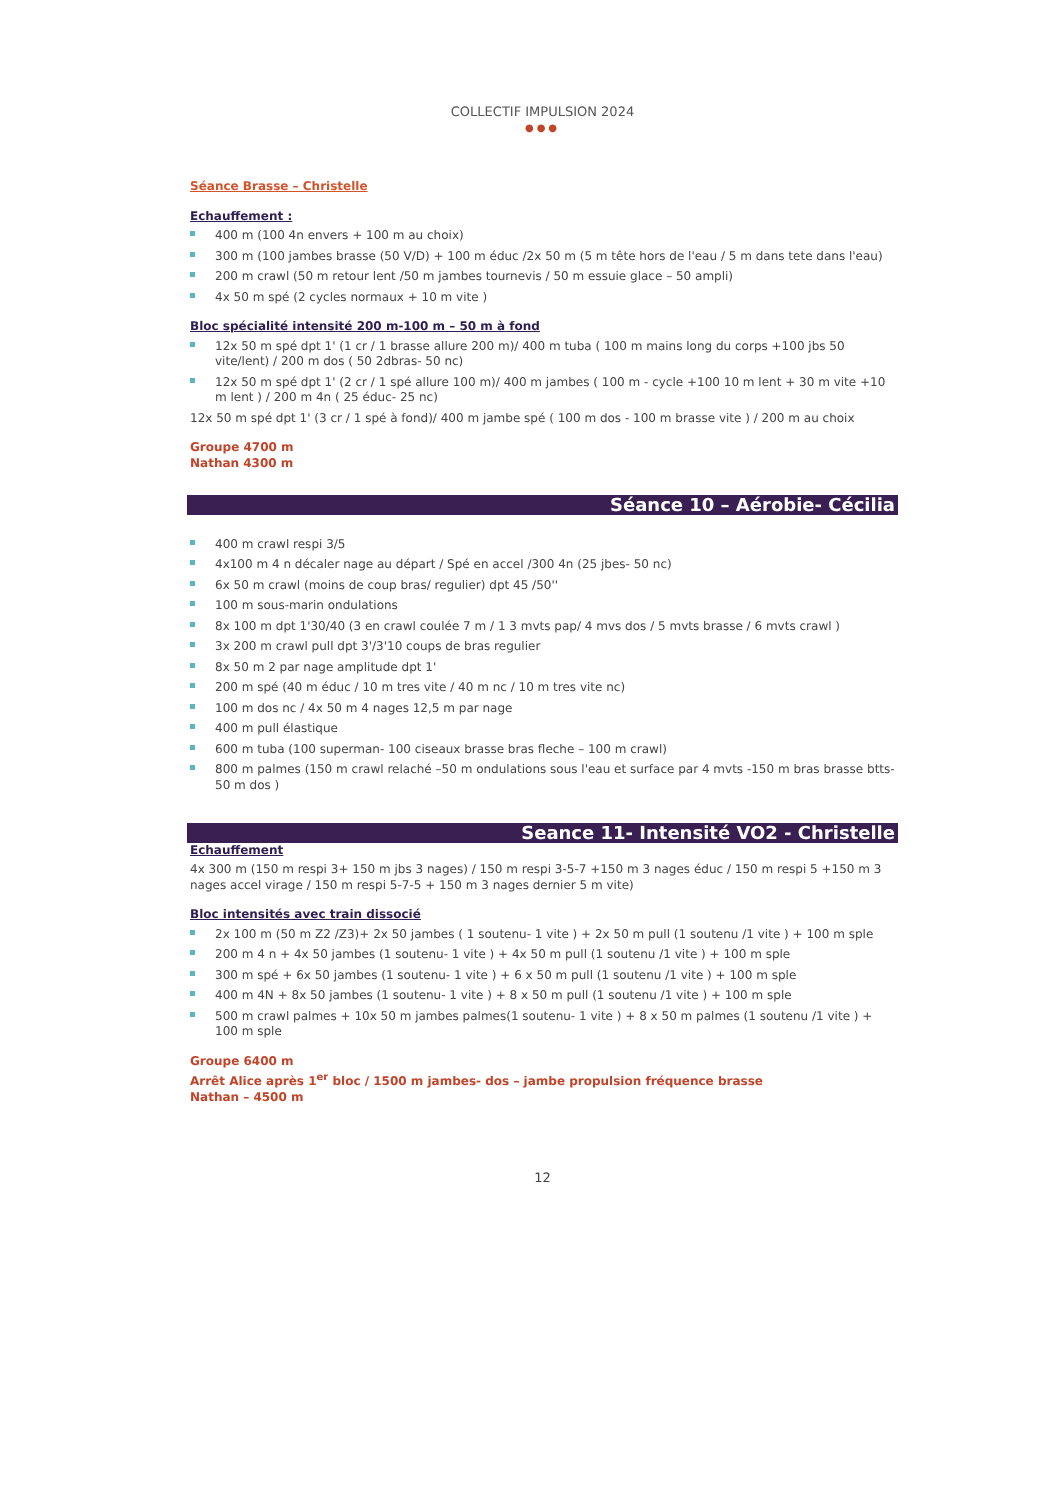COLLECTIF IMPULSION 2024
●●●
Séance Brasse – Christelle
Echauffement :
400 m (100 4n envers + 100 m au choix)
300 m (100 jambes brasse (50 V/D) + 100 m éduc /2x 50 m (5 m tête hors de l'eau / 5 m dans tete dans l'eau)
200 m crawl (50 m retour lent /50 m jambes tournevis / 50 m essuie glace – 50 ampli)
4x 50 m spé (2 cycles normaux + 10 m vite )
Bloc spécialité intensité 200 m-100 m – 50 m à fond
12x 50 m spé dpt 1' (1 cr / 1 brasse allure 200 m)/ 400 m tuba ( 100 m mains long du corps +100 jbs 50 vite/lent) / 200 m dos ( 50 2dbras- 50 nc)
12x 50 m spé dpt 1' (2 cr / 1 spé allure 100 m)/ 400 m jambes ( 100 m - cycle +100 10 m lent + 30 m vite +10 m lent ) / 200 m 4n ( 25 éduc- 25 nc)
12x 50 m spé dpt 1' (3 cr / 1 spé à fond)/ 400 m jambe spé ( 100 m dos - 100 m brasse vite ) / 200 m au choix
Groupe 4700 m
Nathan 4300 m
Séance 10 – Aérobie- Cécilia
400 m crawl respi 3/5
4x100 m 4 n décaler nage au départ / Spé en accel /300 4n (25 jbes- 50 nc)
6x 50 m crawl (moins de coup bras/ regulier) dpt 45 /50''
100 m sous-marin ondulations
8x 100 m dpt 1'30/40 (3 en crawl coulée 7 m / 1 3 mvts pap/ 4 mvs dos / 5 mvts brasse / 6 mvts crawl )
3x 200 m crawl pull dpt 3'/3'10 coups de bras regulier
8x 50 m 2 par nage amplitude dpt 1'
200 m spé (40 m éduc / 10 m tres vite / 40 m nc / 10 m tres vite nc)
100 m dos nc / 4x 50 m 4 nages 12,5 m par nage
400 m pull élastique
600 m tuba (100 superman- 100 ciseaux brasse bras fleche – 100 m crawl)
800 m palmes (150 m crawl relaché –50 m ondulations sous l'eau et surface par 4 mvts -150 m bras brasse btts- 50 m dos )
Seance 11- Intensité VO2 - Christelle
Echauffement
4x 300 m (150 m respi 3+ 150 m jbs 3 nages) / 150 m respi 3-5-7 +150 m 3 nages éduc / 150 m respi 5 +150 m 3 nages accel virage / 150 m respi 5-7-5 + 150 m 3 nages dernier 5 m vite)
Bloc intensités avec train dissocié
2x 100 m (50 m Z2 /Z3)+ 2x 50 jambes ( 1 soutenu- 1 vite ) + 2x 50 m pull (1 soutenu /1 vite ) + 100 m sple
200 m 4 n + 4x 50 jambes (1 soutenu- 1 vite ) + 4x 50 m pull (1 soutenu /1 vite ) + 100 m sple
300 m spé + 6x 50 jambes (1 soutenu- 1 vite ) + 6 x 50 m pull (1 soutenu /1 vite ) + 100 m sple
400 m 4N + 8x 50 jambes (1 soutenu- 1 vite ) + 8 x 50 m pull (1 soutenu /1 vite ) + 100 m sple
500 m crawl palmes + 10x 50 m jambes palmes(1 soutenu- 1 vite ) + 8 x 50 m palmes (1 soutenu /1 vite ) + 100 m sple
Groupe 6400 m
Arrêt Alice après 1<sup>er</sup> bloc / 1500 m jambes- dos – jambe propulsion fréquence brasse
Nathan – 4500 m
12